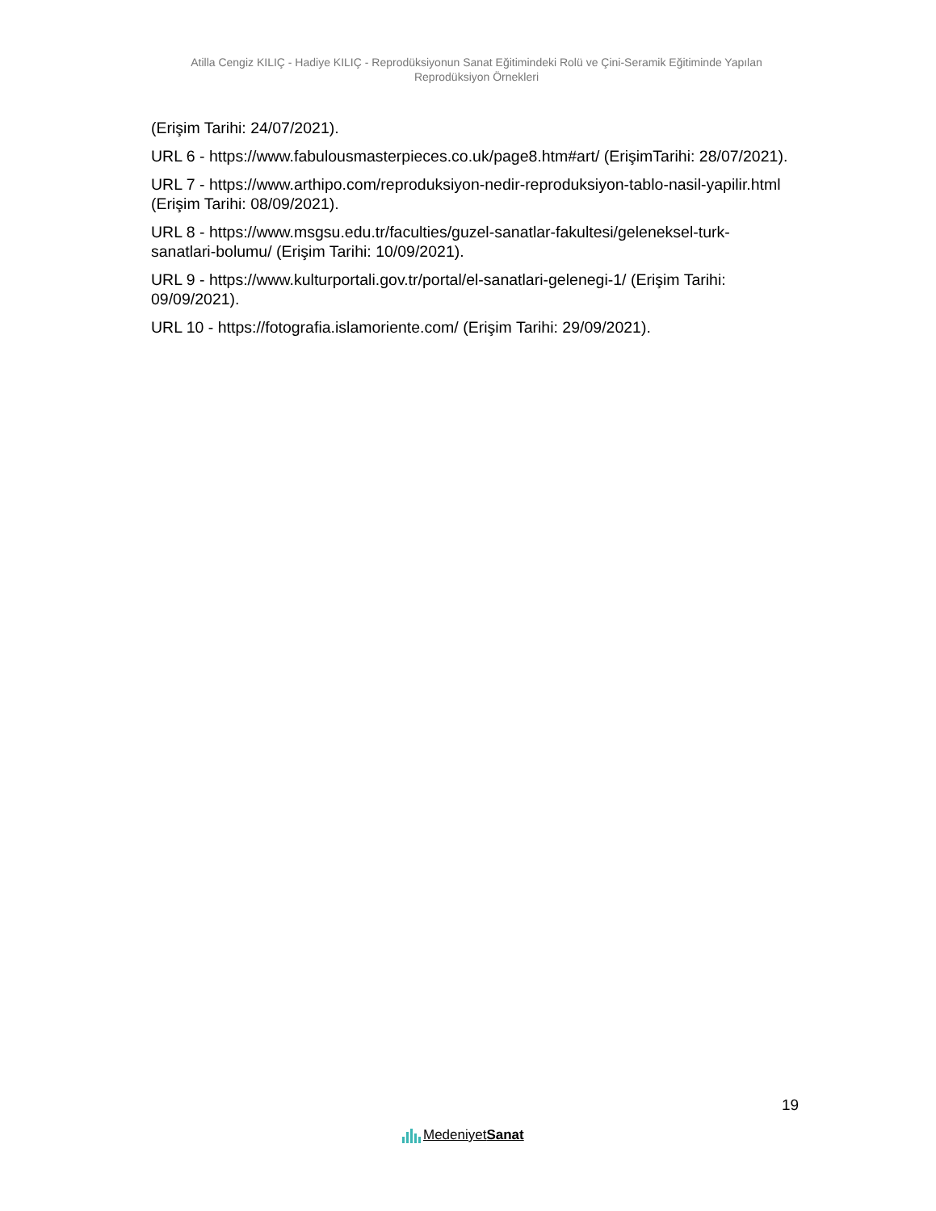Atilla Cengiz KILIÇ - Hadiye KILIÇ - Reprodüksiyonun Sanat Eğitimindeki Rolü ve Çini-Seramik Eğitiminde Yapılan Reprodüksiyon Örnekleri
(Erişim Tarihi: 24/07/2021).
URL 6 - https://www.fabulousmasterpieces.co.uk/page8.htm#art/ (ErişimTarihi: 28/07/2021).
URL 7 - https://www.arthipo.com/reproduksiyon-nedir-reproduksiyon-tablo-nasil-yapilir.html (Erişim Tarihi: 08/09/2021).
URL 8 - https://www.msgsu.edu.tr/faculties/guzel-sanatlar-fakultesi/geleneksel-turk-sanatlari-bolumu/ (Erişim Tarihi: 10/09/2021).
URL 9 - https://www.kulturportali.gov.tr/portal/el-sanatlari-gelenegi-1/ (Erişim Tarihi: 09/09/2021).
URL 10 - https://fotografia.islamoriente.com/ (Erişim Tarihi: 29/09/2021).
19
MedeniyetSanat